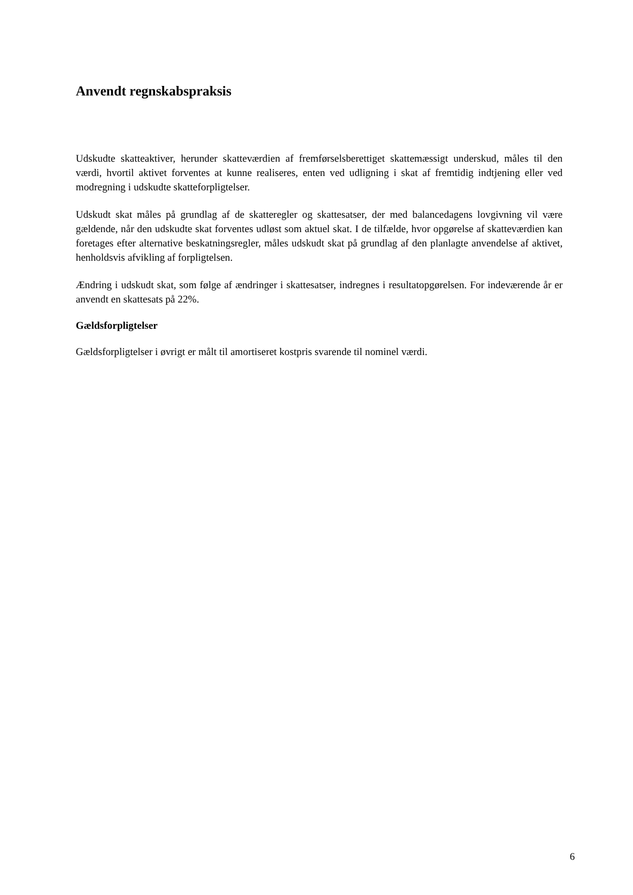Anvendt regnskabspraksis
Udskudte skatteaktiver, herunder skatteværdien af fremførselsberettiget skattemæssigt underskud, måles til den værdi, hvortil aktivet forventes at kunne realiseres, enten ved udligning i skat af fremtidig indtjening eller ved modregning i udskudte skatteforpligtelser.
Udskudt skat måles på grundlag af de skatteregler og skattesatser, der med balancedagens lovgivning vil være gældende, når den udskudte skat forventes udløst som aktuel skat. I de tilfælde, hvor opgørelse af skatteværdien kan foretages efter alternative beskatningsregler, måles udskudt skat på grundlag af den planlagte anvendelse af aktivet, henholdsvis afvikling af forpligtelsen.
Ændring i udskudt skat, som følge af ændringer i skattesatser, indregnes i resultatopgørelsen. For indeværende år er anvendt en skattesats på 22%.
Gældsforpligtelser
Gældsforpligtelser i øvrigt er målt til amortiseret kostpris svarende til nominel værdi.
6